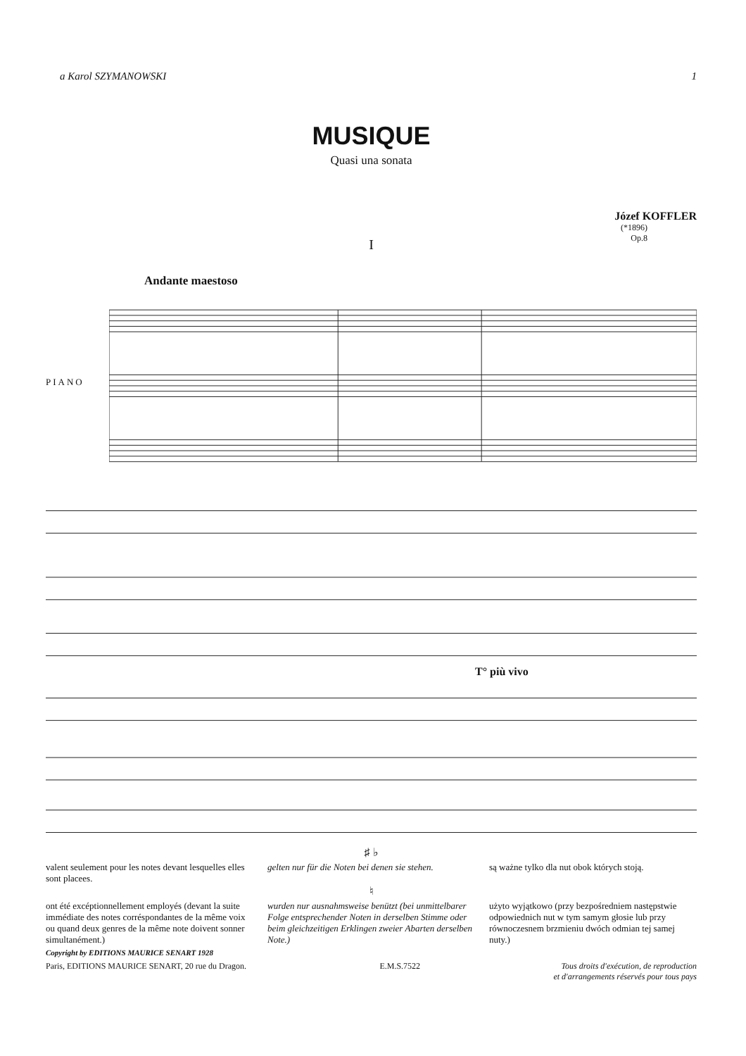a Karol SZYMANOWSKI 1
MUSIQUE
Quasi una sonata
Józef KOFFLER
(*1896)
Op.8
I
Andante maestoso
PIANO
T° più vivo
♯ ♭
valent seulement pour les notes devant lesquelles elles sont placees.
gelten nur für die Noten bei denen sie stehen.
są ważne tylko dla nut obok których stoją.
♮
ont été excéptionnellement employés (devant la suite immédiate des notes corréspondantes de la même voix ou quand deux genres de la même note doivent sonner simultanément.)
wurden nur ausnahmsweise benützt (bei unmittelbarer Folge entsprechender Noten in derselben Stimme oder beim gleichzeitigen Erklingen zweier Abarten derselben Note.)
użyto wyjątkowo (przy bezpośredniem następstwie odpowiednich nut w tym samym głosie lub przy równoczesnem brzmieniu dwóch odmian tej samej nuty.)
Copyright by EDITIONS MAURICE SENART 1928
Paris, EDITIONS MAURICE SENART, 20 rue du Dragon. E.M.S.7522 Tous droits d'exécution, de reproduction
et d'arrangements réservés pour tous pays